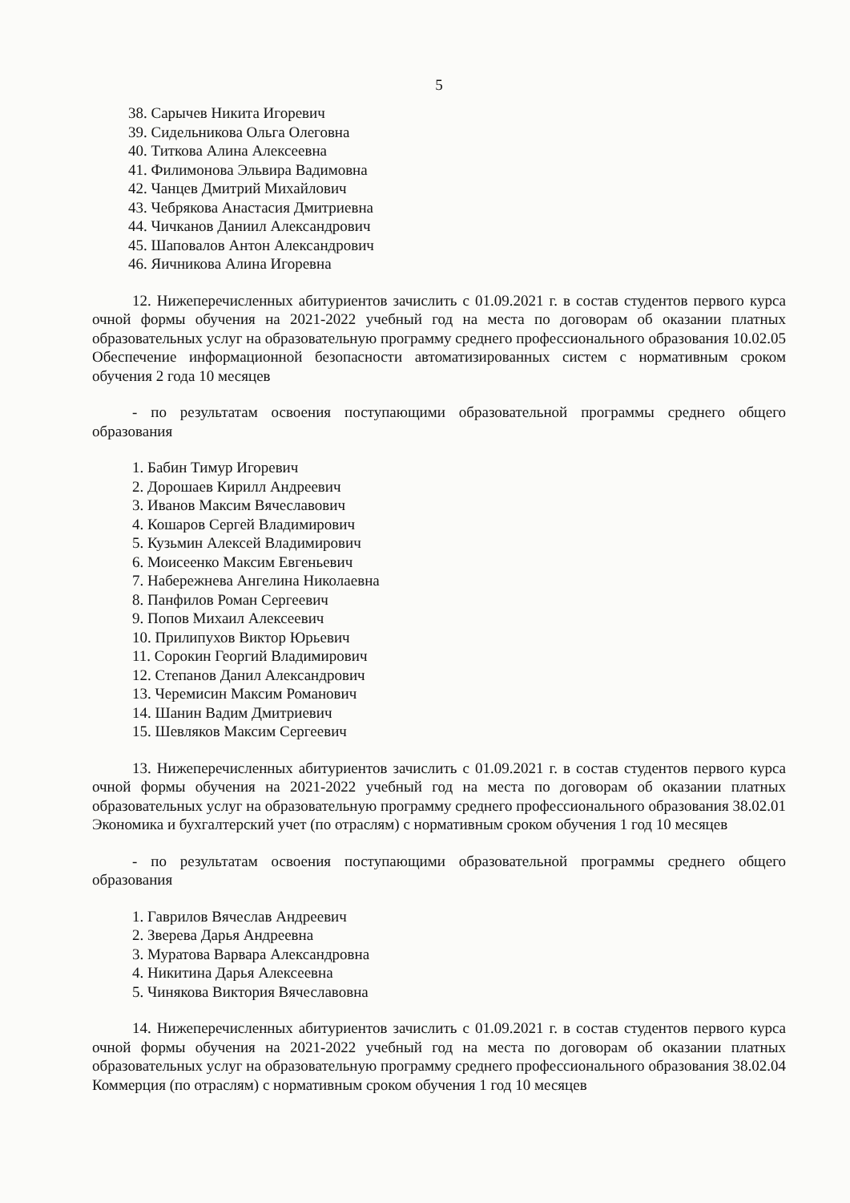5
38. Сарычев Никита Игоревич
39. Сидельникова Ольга Олеговна
40. Титкова Алина Алексеевна
41. Филимонова Эльвира Вадимовна
42. Чанцев Дмитрий Михайлович
43. Чебрякова Анастасия Дмитриевна
44. Чичканов Даниил Александрович
45. Шаповалов Антон Александрович
46. Яичникова Алина Игоревна
12. Нижеперечисленных абитуриентов зачислить с 01.09.2021 г. в состав студентов первого курса очной формы обучения на 2021-2022 учебный год на места по договорам об оказании платных образовательных услуг на образовательную программу среднего профессионального образования 10.02.05 Обеспечение информационной безопасности автоматизированных систем с нормативным сроком обучения 2 года 10 месяцев
- по результатам освоения поступающими образовательной программы среднего общего образования
1. Бабин Тимур Игоревич
2. Дорошаев Кирилл Андреевич
3. Иванов Максим Вячеславович
4. Кошаров Сергей Владимирович
5. Кузьмин Алексей Владимирович
6. Моисеенко Максим Евгеньевич
7. Набережнева Ангелина Николаевна
8. Панфилов Роман Сергеевич
9. Попов Михаил Алексеевич
10. Прилипухов Виктор Юрьевич
11. Сорокин Георгий Владимирович
12. Степанов Данил Александрович
13. Черемисин Максим Романович
14. Шанин Вадим Дмитриевич
15. Шевляков Максим Сергеевич
13. Нижеперечисленных абитуриентов зачислить с 01.09.2021 г. в состав студентов первого курса очной формы обучения на 2021-2022 учебный год на места по договорам об оказании платных образовательных услуг на образовательную программу среднего профессионального образования 38.02.01 Экономика и бухгалтерский учет (по отраслям) с нормативным сроком обучения 1 год 10 месяцев
- по результатам освоения поступающими образовательной программы среднего общего образования
1. Гаврилов Вячеслав Андреевич
2. Зверева Дарья Андреевна
3. Муратова Варвара Александровна
4. Никитина Дарья Алексеевна
5. Чинякова Виктория Вячеславовна
14. Нижеперечисленных абитуриентов зачислить с 01.09.2021 г. в состав студентов первого курса очной формы обучения на 2021-2022 учебный год на места по договорам об оказании платных образовательных услуг на образовательную программу среднего профессионального образования 38.02.04 Коммерция (по отраслям) с нормативным сроком обучения 1 год 10 месяцев